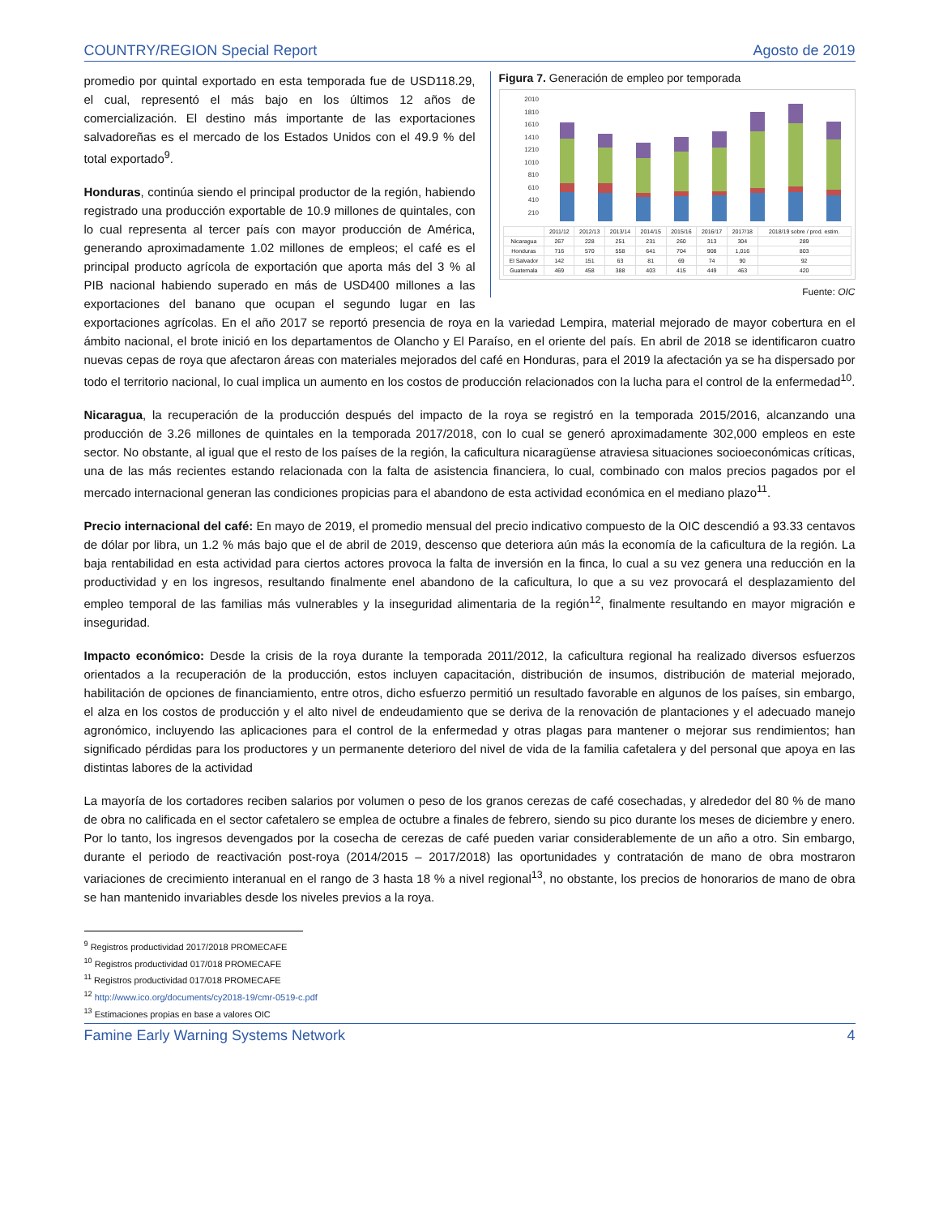COUNTRY/REGION Special Report Agosto de 2019
Figura 7. Generación de empleo por temporada
2010
1810
1610
1410
1210
1010
810
610
410
210
| | 2011/12 | 2012/13 | 2013/14 | 2014/15 | 2015/16 | 2016/17 | 2017/18 | 2018/19 sobre / prod. estim. |
| --- | --- | --- | --- | --- | --- | --- | --- | --- |
| Nicaragua | 267 | 228 | 251 | 231 | 260 | 313 | 304 | 289 |
| Honduras | 716 | 570 | 558 | 641 | 704 | 908 | 1,016 | 803 |
| El Salvador | 142 | 151 | 63 | 81 | 69 | 74 | 90 | 92 |
| Guatemala | 469 | 458 | 388 | 403 | 415 | 449 | 463 | 420 |
Fuente: OIC
promedio por quintal exportado en esta temporada fue de USD118.29, el cual, representó el más bajo en los últimos 12 años de comercialización. El destino más importante de las exportaciones salvadoreñas es el mercado de los Estados Unidos con el 49.9 % del total exportado<sup>9</sup>.
Honduras, continúa siendo el principal productor de la región, habiendo registrado una producción exportable de 10.9 millones de quintales, con lo cual representa al tercer país con mayor producción de América, generando aproximadamente 1.02 millones de empleos; el café es el principal producto agrícola de exportación que aporta más del 3 % al PIB nacional habiendo superado en más de USD400 millones a las exportaciones del banano que ocupan el segundo lugar en las exportaciones agrícolas. En el año 2017 se reportó presencia de roya en la variedad Lempira, material mejorado de mayor cobertura en el ámbito nacional, el brote inició en los departamentos de Olancho y El Paraíso, en el oriente del país. En abril de 2018 se identificaron cuatro nuevas cepas de roya que afectaron áreas con materiales mejorados del café en Honduras, para el 2019 la afectación ya se ha dispersado por todo el territorio nacional, lo cual implica un aumento en los costos de producción relacionados con la lucha para el control de la enfermedad<sup>10</sup>.
Nicaragua, la recuperación de la producción después del impacto de la roya se registró en la temporada 2015/2016, alcanzando una producción de 3.26 millones de quintales en la temporada 2017/2018, con lo cual se generó aproximadamente 302,000 empleos en este sector. No obstante, al igual que el resto de los países de la región, la caficultura nicaragüense atraviesa situaciones socioeconómicas críticas, una de las más recientes estando relacionada con la falta de asistencia financiera, lo cual, combinado con malos precios pagados por el mercado internacional generan las condiciones propicias para el abandono de esta actividad económica en el mediano plazo<sup>11</sup>.
Precio internacional del café: En mayo de 2019, el promedio mensual del precio indicativo compuesto de la OIC descendió a 93.33 centavos de dólar por libra, un 1.2 % más bajo que el de abril de 2019, descenso que deteriora aún más la economía de la caficultura de la región. La baja rentabilidad en esta actividad para ciertos actores provoca la falta de inversión en la finca, lo cual a su vez genera una reducción en la productividad y en los ingresos, resultando finalmente enel abandono de la caficultura, lo que a su vez provocará el desplazamiento del empleo temporal de las familias más vulnerables y la inseguridad alimentaria de la región<sup>12</sup>, finalmente resultando en mayor migración e inseguridad.
Impacto económico: Desde la crisis de la roya durante la temporada 2011/2012, la caficultura regional ha realizado diversos esfuerzos orientados a la recuperación de la producción, estos incluyen capacitación, distribución de insumos, distribución de material mejorado, habilitación de opciones de financiamiento, entre otros, dicho esfuerzo permitió un resultado favorable en algunos de los países, sin embargo, el alza en los costos de producción y el alto nivel de endeudamiento que se deriva de la renovación de plantaciones y el adecuado manejo agronómico, incluyendo las aplicaciones para el control de la enfermedad y otras plagas para mantener o mejorar sus rendimientos; han significado pérdidas para los productores y un permanente deterioro del nivel de vida de la familia cafetalera y del personal que apoya en las distintas labores de la actividad
La mayoría de los cortadores reciben salarios por volumen o peso de los granos cerezas de café cosechadas, y alrededor del 80 % de mano de obra no calificada en el sector cafetalero se emplea de octubre a finales de febrero, siendo su pico durante los meses de diciembre y enero. Por lo tanto, los ingresos devengados por la cosecha de cerezas de café pueden variar considerablemente de un año a otro. Sin embargo, durante el periodo de reactivación post-roya (2014/2015 – 2017/2018) las oportunidades y contratación de mano de obra mostraron variaciones de crecimiento interanual en el rango de 3 hasta 18 % a nivel regional<sup>13</sup>, no obstante, los precios de honorarios de mano de obra se han mantenido invariables desde los niveles previos a la roya.
<sup>9</sup> Registros productividad 2017/2018 PROMECAFE
<sup>10</sup> Registros productividad 017/018 PROMECAFE
<sup>11</sup> Registros productividad 017/018 PROMECAFE
<sup>12</sup> http://www.ico.org/documents/cy2018-19/cmr-0519-c.pdf
<sup>13</sup> Estimaciones propias en base a valores OIC
Famine Early Warning Systems Network 4